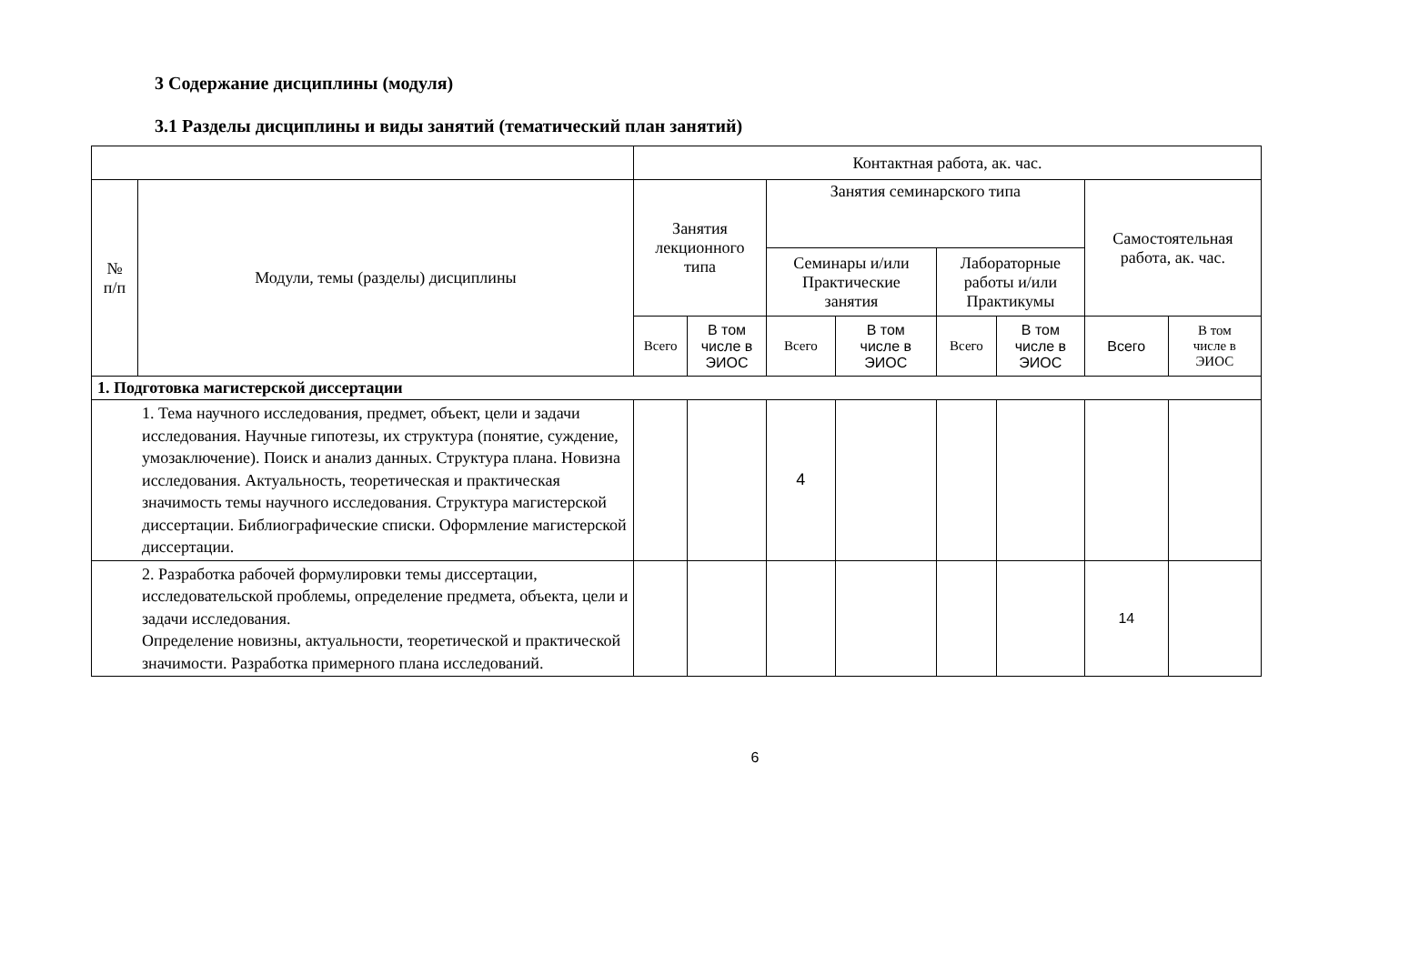3 Содержание дисциплины (модуля)
3.1 Разделы дисциплины и виды занятий (тематический план занятий)
| | | Контактная работа, ак. час. | | | | | | | |
| --- | --- | --- | --- | --- | --- | --- | --- | --- | --- |
| № п/п | Модули, темы (разделы) дисциплины | Занятия лекционного типа | | Занятия семинарского типа | | | | Самостоятельная работа, ак. час. | |
| | | | | Семинары и/или Практические занятия | | Лабораторные работы и/или Практикумы | | | |
| | | Всего | В том числе в ЭИОС | Всего | В том числе в ЭИОС | Всего | В том числе в ЭИОС | Всего | В том числе в ЭИОС |
| 1. Подготовка магистерской диссертации | | | | | | | | | |
| 1. Тема научного исследования, предмет, объект, цели и задачи исследования. Научные гипотезы, их структура (понятие, суждение, умозаключение). Поиск и анализ данных. Структура плана. Новизна исследования. Актуальность, теоретическая и практическая значимость темы научного исследования. Структура магистерской диссертации. Библиографические списки. Оформление магистерской диссертации. | | | | 4 | | | | | |
| 2. Разработка рабочей формулировки темы диссертации, исследовательской проблемы, определение предмета, объекта, цели и задачи исследования. Определение новизны, актуальности, теоретической и практической значимости. Разработка примерного плана исследований. | | | | | | | | 14 | |
6